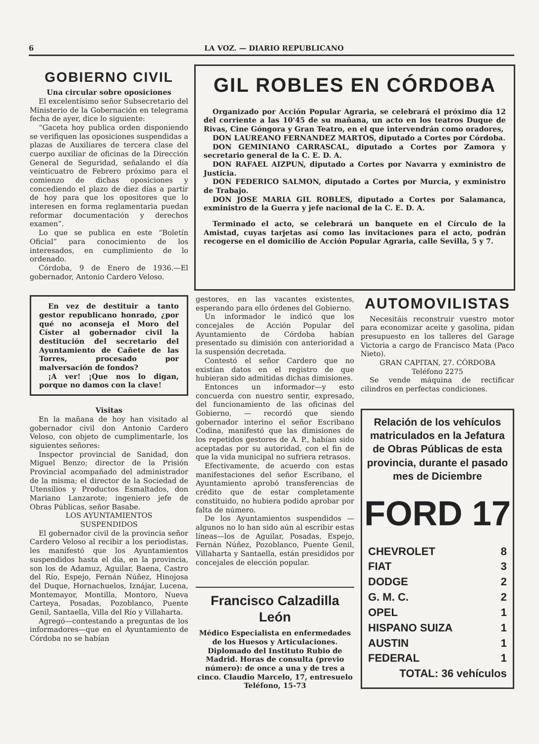6 LA VOZ. — DIARIO REPUBLICANO
GOBIERNO CIVIL
Una circular sobre oposiciones
El excelentísimo señor Subsecretario del Ministerio de la Gobernación en telegrama fecha de ayer, dice lo siguiente:
“Gaceta hoy publica orden disponiendo se verifiquen las oposiciones suspendidas a plazas de Auxiliares de tercera clase del cuerpo auxiliar de oficinas de la Dirección General de Seguridad, señalando el día veinticuatro de Febrero próximo para el comienzo de dichas oposiciones y concediendo el plazo de diez días a partir de hoy para que los opositores que lo interesen en forma reglamentaria puedan reformar documentación y derechos examen”.
Lo que se publica en este “Boletín Oficial” para conocimiento de los interesados, en cumplimiento de lo ordenado.
Córdoba, 9 de Enero de 1936.—El gobernador, Antonio Cardero Veloso.
En vez de destituir a tanto gestor republicano honrado, ¿por qué no aconseja el Moro del Císter al gobernador civil la destitución del secretario del Ayuntamiento de Cañete de las Torres, procesado por malversación de fondos?
¡A ver! ¡Que nos lo digan, porque no damos con la clave!
Visitas
En la mañana de hoy han visitado al gobernador civil don Antonio Cardero Veloso, con objeto de cumplimentarle, los siguientes señores:
Inspector provincial de Sanidad, don Miguel Benzo; director de la Prisión Provincial acompañado del administrador de la misma; el director de la Sociedad de Utensilios y Productos Esmaltados, don Mariano Lanzarote; ingeniero jefe de Obras Públicas, señor Basabe.
LOS AYUNTAMIENTOS
SUSPENDIDOS
El gobernador civil de la provincia señor Cardero Veloso al recibir a los periodistas, les manifestó que los Ayuntamientos suspendidos hasta el día, en la provincia, son los de Adamuz, Aguilar, Baena, Castro del Río, Espejo, Fernán Núñez, Hinojosa del Duque, Hornachuelos, Iznájar, Lucena, Montemayor, Montilla, Montoro, Nueva Carteya, Posadas, Pozoblanco, Puente Genil, Santaella, Villa del Río y Villaharta.
Agregó—contestando a preguntas de los informadores—que en el Ayuntamiento de Córdoba no se habían
GIL ROBLES EN CÓRDOBA
Organizado por Acción Popular Agraria, se celebrará el próximo día 12 del corriente a las 10'45 de su mañana, un acto en los teatros Duque de Rivas, Cine Góngora y Gran Teatro, en el que intervendrán como oradores,
DON LAUREANO FERNANDEZ MARTOS, diputado a Cortes por Córdoba.
DON GEMINIANO CARRASCAL, diputado a Cortes por Zamora y secretario general de la C. E. D. A.
DON RAFAEL AIZPUN, diputado a Cortes por Navarra y exministro de Justicia.
DON FEDERICO SALMON, diputado a Cortes por Murcia, y exministro de Trabajo.
DON JOSE MARIA GIL ROBLES, diputado a Cortes por Salamanca, exministro de la Guerra y jefe nacional de la C. E. D. A.
Terminado el acto, se celebrará un banquete en el Círculo de la Amistad, cuyas tarjetas así como las invitaciones para el acto, podrán recogerse en el domicilio de Acción Popular Agraria, calle Sevilla, 5 y 7.
gestores, en las vacantes existentes, esperando para ello órdenes del Gobierno.
Un informador le indicó que los concejales de Acción Popular del Ayuntamiento de Córdoba habían presentado su dimisión con anterioridad a la suspensión decretada.
Contestó el señor Cardero que no existían datos en el registro de que hubieran sido admitidas dichas dimisiones.
Entonces un informador—y esto concuerda con nuestro sentir, expresado, del funcionamiento de las oficinas del Gobierno, — recordó que siendo gobernador interino el señor Escribano Codina, manifestó que las dimisiones de los repetidos gestores de A. P., habían sido aceptadas por su autoridad, con el fin de que la vida municipal no sufriera retrasos.
Efectivamente, de acuerdo con estas manifestaciones del señor Escribano, el Ayuntamiento aprobó transferencias de crédito que de estar completamente constituido, no hubiera podido aprobar por falta de número.
De los Ayuntamientos suspendidos —algunos no lo han sido aún al escribir estas líneas—los de Aguilar, Posadas, Espejo, Fernán Núñez, Pozoblanco, Puente Genil, Villaharta y Santaella, están presididos por concejales de elección popular.
Francisco Calzadilla León
Médico Especialista en enfermedades de los Huesos y Articulaciones. Diplomado del Instituto Rubio de Madrid. Horas de consulta (previo número): de once a una y de tres a cinco. Claudio Marcelo, 17, entresuelo Teléfono, 15-73
AUTOMOVILISTAS
Necesitáis reconstruir vuestro motor para economizar aceite y gasolina, pidan presupuesto en los talleres del Garage Victoria a cargo de Francisco Mata (Paco Nieto).
GRAN CAPITAN, 27. CÓRDOBA
Teléfono 2275
Se vende máquina de rectificar cilindros en perfectas condiciones.
Relación de los vehículos matriculados en la Jefatura de Obras Públicas de esta provincia, durante el pasado mes de Diciembre
FORD 17
CHEVROLET 8
FIAT 3
DODGE 2
G. M. C. 2
OPEL 1
HISPANO SUIZA 1
AUSTIN 1
FEDERAL 1
TOTAL: 36 vehículos